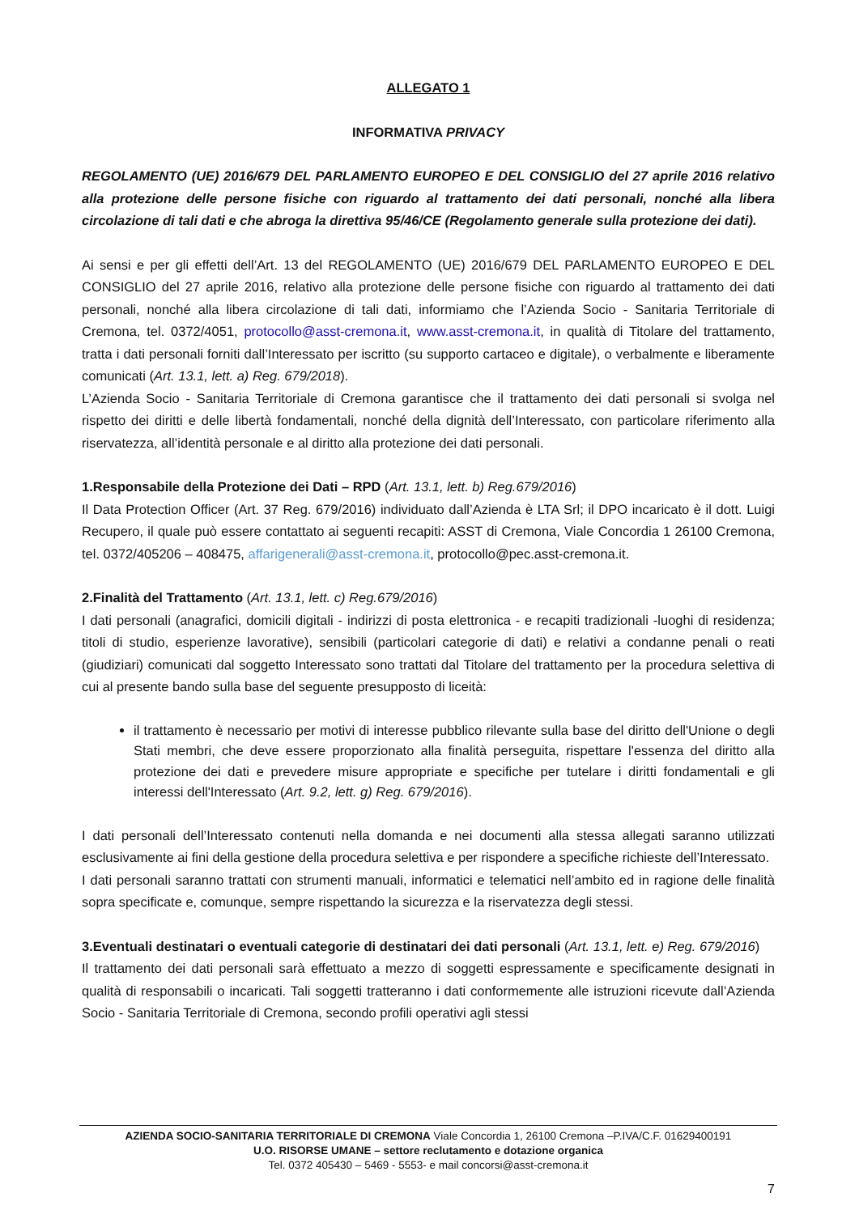ALLEGATO 1
INFORMATIVA PRIVACY
REGOLAMENTO (UE) 2016/679 DEL PARLAMENTO EUROPEO E DEL CONSIGLIO del 27 aprile 2016 relativo alla protezione delle persone fisiche con riguardo al trattamento dei dati personali, nonché alla libera circolazione di tali dati e che abroga la direttiva 95/46/CE (Regolamento generale sulla protezione dei dati).
Ai sensi e per gli effetti dell’Art. 13 del REGOLAMENTO (UE) 2016/679 DEL PARLAMENTO EUROPEO E DEL CONSIGLIO del 27 aprile 2016, relativo alla protezione delle persone fisiche con riguardo al trattamento dei dati personali, nonché alla libera circolazione di tali dati, informiamo che l’Azienda Socio - Sanitaria Territoriale di Cremona, tel. 0372/4051, protocollo@asst-cremona.it, www.asst-cremona.it, in qualità di Titolare del trattamento, tratta i dati personali forniti dall’Interessato per iscritto (su supporto cartaceo e digitale), o verbalmente e liberamente comunicati (Art. 13.1, lett. a) Reg. 679/2018).
L’Azienda Socio - Sanitaria Territoriale di Cremona garantisce che il trattamento dei dati personali si svolga nel rispetto dei diritti e delle libertà fondamentali, nonché della dignità dell’Interessato, con particolare riferimento alla riservatezza, all’identità personale e al diritto alla protezione dei dati personali.
1.Responsabile della Protezione dei Dati – RPD (Art. 13.1, lett. b) Reg.679/2016)
Il Data Protection Officer (Art. 37 Reg. 679/2016) individuato dall’Azienda è LTA Srl; il DPO incaricato è il dott. Luigi Recupero, il quale può essere contattato ai seguenti recapiti: ASST di Cremona, Viale Concordia 1 26100 Cremona, tel. 0372/405206 – 408475, affarigenerali@asst-cremona.it, protocollo@pec.asst-cremona.it.
2.Finalità del Trattamento (Art. 13.1, lett. c) Reg.679/2016)
I dati personali (anagrafici, domicili digitali - indirizzi di posta elettronica - e recapiti tradizionali -luoghi di residenza; titoli di studio, esperienze lavorative), sensibili (particolari categorie di dati) e relativi a condanne penali o reati (giudiziari) comunicati dal soggetto Interessato sono trattati dal Titolare del trattamento per la procedura selettiva di cui al presente bando sulla base del seguente presupposto di liceità:
il trattamento è necessario per motivi di interesse pubblico rilevante sulla base del diritto dell'Unione o degli Stati membri, che deve essere proporzionato alla finalità perseguita, rispettare l'essenza del diritto alla protezione dei dati e prevedere misure appropriate e specifiche per tutelare i diritti fondamentali e gli interessi dell'Interessato (Art. 9.2, lett. g) Reg. 679/2016).
I dati personali dell’Interessato contenuti nella domanda e nei documenti alla stessa allegati saranno utilizzati esclusivamente ai fini della gestione della procedura selettiva e per rispondere a specifiche richieste dell’Interessato.
I dati personali saranno trattati con strumenti manuali, informatici e telematici nell’ambito ed in ragione delle finalità sopra specificate e, comunque, sempre rispettando la sicurezza e la riservatezza degli stessi.
3.Eventuali destinatari o eventuali categorie di destinatari dei dati personali (Art. 13.1, lett. e) Reg. 679/2016)
Il trattamento dei dati personali sarà effettuato a mezzo di soggetti espressamente e specificamente designati in qualità di responsabili o incaricati. Tali soggetti tratteranno i dati conformemente alle istruzioni ricevute dall’Azienda Socio - Sanitaria Territoriale di Cremona, secondo profili operativi agli stessi
AZIENDA SOCIO-SANITARIA TERRITORIALE DI CREMONA Viale Concordia 1, 26100 Cremona –P.IVA/C.F. 01629400191
U.O. RISORSE UMANE – settore reclutamento e dotazione organica
Tel. 0372 405430 – 5469 - 5553- e mail concorsi@asst-cremona.it
7